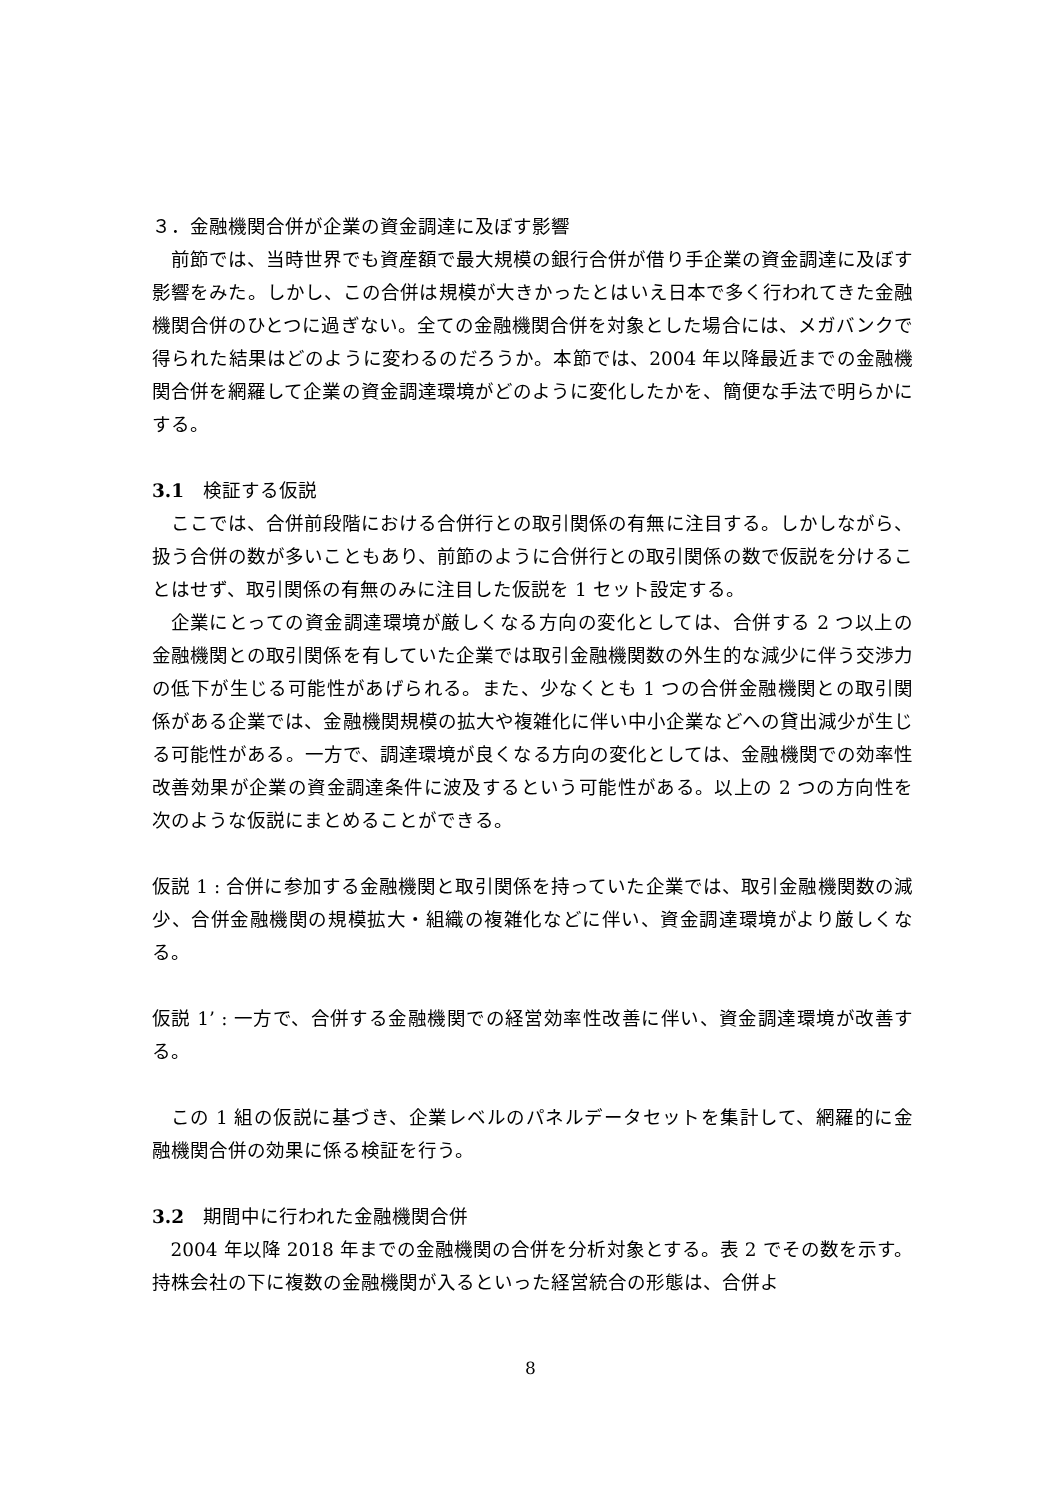３．金融機関合併が企業の資金調達に及ぼす影響
前節では、当時世界でも資産額で最大規模の銀行合併が借り手企業の資金調達に及ぼす影響をみた。しかし、この合併は規模が大きかったとはいえ日本で多く行われてきた金融機関合併のひとつに過ぎない。全ての金融機関合併を対象とした場合には、メガバンクで得られた結果はどのように変わるのだろうか。本節では、2004 年以降最近までの金融機関合併を網羅して企業の資金調達環境がどのように変化したかを、簡便な手法で明らかにする。
3.1　検証する仮説
ここでは、合併前段階における合併行との取引関係の有無に注目する。しかしながら、扱う合併の数が多いこともあり、前節のように合併行との取引関係の数で仮説を分けることはせず、取引関係の有無のみに注目した仮説を 1 セット設定する。
企業にとっての資金調達環境が厳しくなる方向の変化としては、合併する 2 つ以上の金融機関との取引関係を有していた企業では取引金融機関数の外生的な減少に伴う交渉力の低下が生じる可能性があげられる。また、少なくとも 1 つの合併金融機関との取引関係がある企業では、金融機関規模の拡大や複雑化に伴い中小企業などへの貸出減少が生じる可能性がある。一方で、調達環境が良くなる方向の変化としては、金融機関での効率性改善効果が企業の資金調達条件に波及するという可能性がある。以上の 2 つの方向性を次のような仮説にまとめることができる。
仮説 1 : 合併に参加する金融機関と取引関係を持っていた企業では、取引金融機関数の減少、合併金融機関の規模拡大・組織の複雑化などに伴い、資金調達環境がより厳しくなる。
仮説 1’ : 一方で、合併する金融機関での経営効率性改善に伴い、資金調達環境が改善する。
この 1 組の仮説に基づき、企業レベルのパネルデータセットを集計して、網羅的に金融機関合併の効果に係る検証を行う。
3.2　期間中に行われた金融機関合併
2004 年以降 2018 年までの金融機関の合併を分析対象とする。表 2 でその数を示す。持株会社の下に複数の金融機関が入るといった経営統合の形態は、合併よ
8